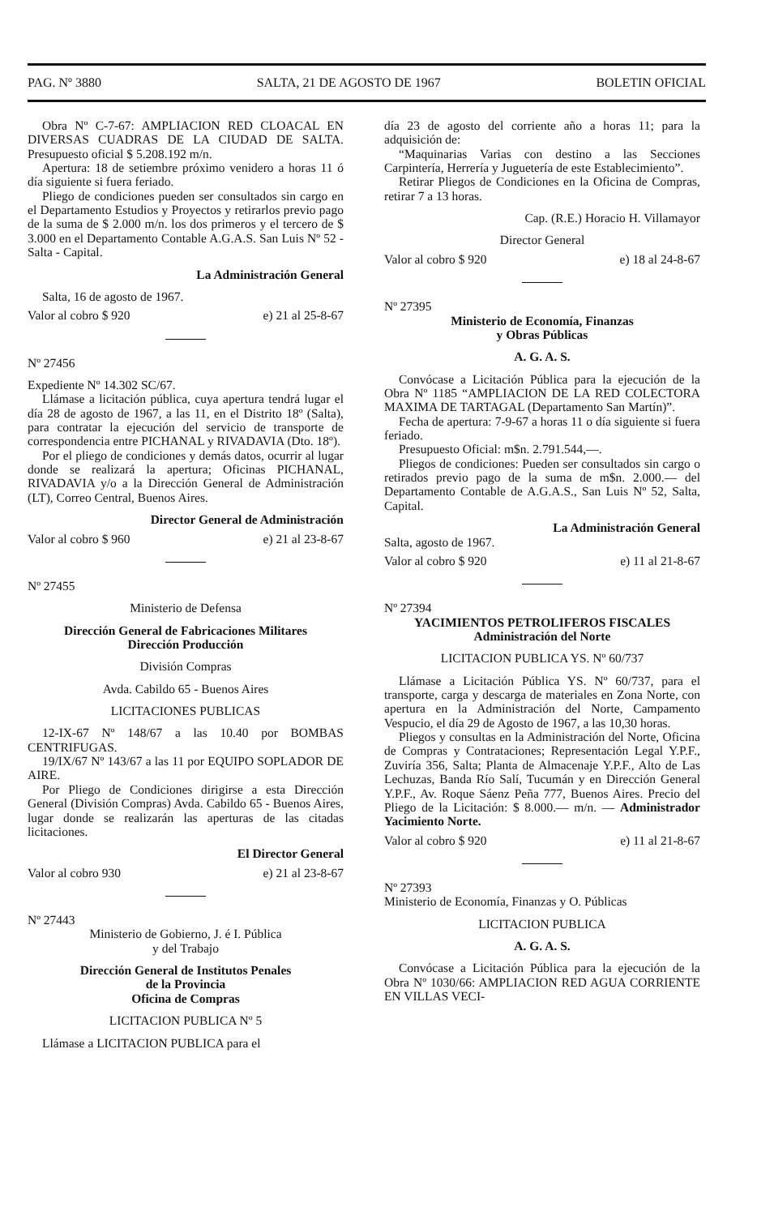PAG. Nº 3880 SALTA, 21 DE AGOSTO DE 1967 BOLETIN OFICIAL
Obra Nº C-7-67: AMPLIACION RED CLOACAL EN DIVERSAS CUADRAS DE LA CIUDAD DE SALTA. Presupuesto oficial $ 5.208.192 m/n.
Apertura: 18 de setiembre próximo venidero a horas 11 ó día siguiente si fuera feriado.
Pliego de condiciones pueden ser consultados sin cargo en el Departamento Estudios y Proyectos y retirarlos previo pago de la suma de $ 2.000 m/n. los dos primeros y el tercero de $ 3.000 en el Departamento Contable A.G.A.S. San Luis Nº 52 - Salta - Capital.
La Administración General
Salta, 16 de agosto de 1967.
Valor al cobro $ 920 e) 21 al 25-8-67
Nº 27456
Expediente Nº 14.302 SC/67.
Llámase a licitación pública, cuya apertura tendrá lugar el día 28 de agosto de 1967, a las 11, en el Distrito 18º (Salta), para contratar la ejecución del servicio de transporte de correspondencia entre PICHANAL y RIVADAVIA (Dto. 18º).
Por el pliego de condiciones y demás datos, ocurrir al lugar donde se realizará la apertura; Oficinas PICHANAL, RIVADAVIA y/o a la Dirección General de Administración (LT), Correo Central, Buenos Aires.
Director General de Administración
Valor al cobro $ 960 e) 21 al 23-8-67
Nº 27455
Ministerio de Defensa
Dirección General de Fabricaciones Militares
Dirección Producción
División Compras
Avda. Cabildo 65 - Buenos Aires
LICITACIONES PUBLICAS
12-IX-67 Nº 148/67 a las 10.40 por BOMBAS CENTRIFUGAS.
19/IX/67 Nº 143/67 a las 11 por EQUIPO SOPLADOR DE AIRE.
Por Pliego de Condiciones dirigirse a esta Dirección General (División Compras) Avda. Cabildo 65 - Buenos Aires, lugar donde se realizarán las aperturas de las citadas licitaciones.
El Director General
Valor al cobro 930 e) 21 al 23-8-67
Nº 27443
Ministerio de Gobierno, J. é I. Pública
y del Trabajo
Dirección General de Institutos Penales
de la Provincia
Oficina de Compras
LICITACION PUBLICA Nº 5
Llámase a LICITACION PUBLICA para el
día 23 de agosto del corriente año a horas 11; para la adquisición de:
“Maquinarias Varias con destino a las Secciones Carpintería, Herrería y Juguetería de este Establecimiento”.
Retirar Pliegos de Condiciones en la Oficina de Compras, retirar 7 a 13 horas.
Cap. (R.E.) Horacio H. Villamayor
Director General
Valor al cobro $ 920 e) 18 al 24-8-67
Nº 27395
Ministerio de Economía, Finanzas
y Obras Públicas
A. G. A. S.
Convócase a Licitación Pública para la ejecución de la Obra Nº 1185 “AMPLIACION DE LA RED COLECTORA MAXIMA DE TARTAGAL (Departamento San Martín)”.
Fecha de apertura: 7-9-67 a horas 11 o día siguiente si fuera feriado.
Presupuesto Oficial: m$n. 2.791.544,—.
Pliegos de condiciones: Pueden ser consultados sin cargo o retirados previo pago de la suma de m$n. 2.000.— del Departamento Contable de A.G.A.S., San Luis Nº 52, Salta, Capital.
La Administración General
Salta, agosto de 1967.
Valor al cobro $ 920 e) 11 al 21-8-67
Nº 27394
YACIMIENTOS PETROLIFEROS FISCALES
Administración del Norte
LICITACION PUBLICA YS. Nº 60/737
Llámase a Licitación Pública YS. Nº 60/737, para el transporte, carga y descarga de materiales en Zona Norte, con apertura en la Administración del Norte, Campamento Vespucio, el día 29 de Agosto de 1967, a las 10,30 horas.
Pliegos y consultas en la Administración del Norte, Oficina de Compras y Contrataciones; Representación Legal Y.P.F., Zuviría 356, Salta; Planta de Almacenaje Y.P.F., Alto de Las Lechuzas, Banda Río Salí, Tucumán y en Dirección General Y.P.F., Av. Roque Sáenz Peña 777, Buenos Aires. Precio del Pliego de la Licitación: $ 8.000.— m/n. — Administrador Yacimiento Norte.
Valor al cobro $ 920 e) 11 al 21-8-67
Nº 27393
Ministerio de Economía, Finanzas y O. Públicas
LICITACION PUBLICA
A. G. A. S.
Convócase a Licitación Pública para la ejecución de la Obra Nº 1030/66: AMPLIACION RED AGUA CORRIENTE EN VILLAS VECI-